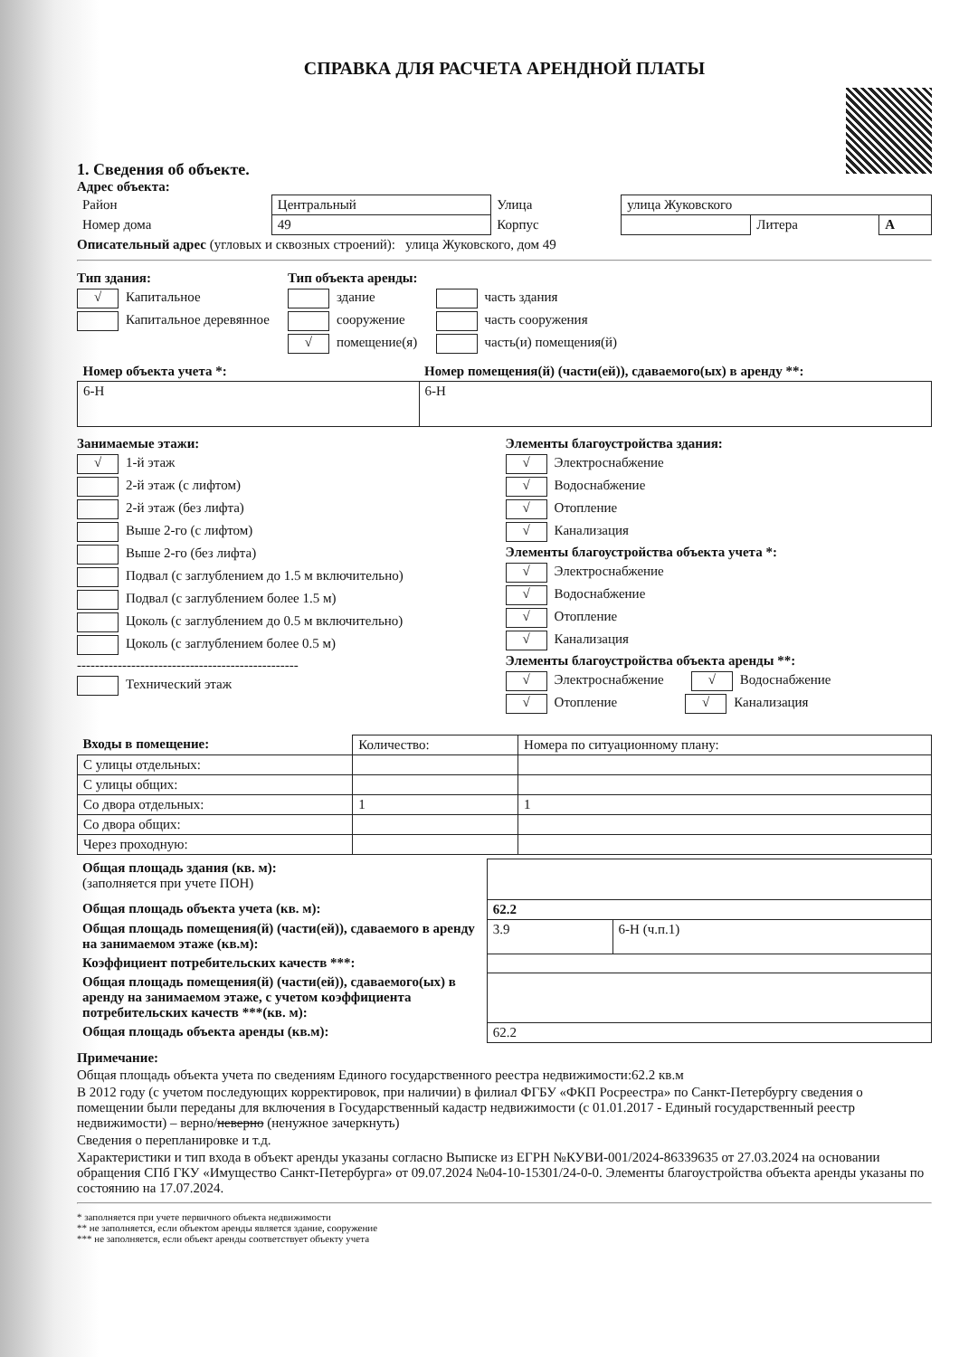СПРАВКА ДЛЯ РАСЧЕТА АРЕНДНОЙ ПЛАТЫ
1. Сведения об объекте.
Адрес объекта:
| Район | Центральный | Улица | улица Жуковского | | |
| Номер дома | 49 | Корпус | | Литера | А |
Описательный адрес (угловых и сквозных строений): улица Жуковского, дом 49
Тип здания:
√ Капитальное
Капитальное деревянное
Тип объекта аренды:
здание
сооружение
√ помещение(я)
часть здания
часть сооружения
часть(и) помещения(й)
| Номер объекта учета *: | Номер помещения(й) (части(ей)), сдаваемого(ых) в аренду **: |
| --- | --- |
| 6-Н | 6-Н |
Занимаемые этажи:
√ 1-й этаж
2-й этаж (с лифтом)
2-й этаж (без лифта)
Выше 2-го (с лифтом)
Выше 2-го (без лифта)
Подвал (с заглублением до 1.5 м включительно)
Подвал (с заглублением более 1.5 м)
Цоколь (с заглублением до 0.5 м включительно)
Цоколь (с заглублением более 0.5 м)
-------------------------------------------------
Технический этаж
Элементы благоустройства здания:
√ Электроснабжение
√ Водоснабжение
√ Отопление
√ Канализация
Элементы благоустройства объекта учета *:
√ Электроснабжение
√ Водоснабжение
√ Отопление
√ Канализация
Элементы благоустройства объекта аренды **:
√ Электроснабжение √ Водоснабжение
√ Отопление √ Канализация
| Входы в помещение: | Количество: | Номера по ситуационному плану: |
| --- | --- | --- |
| С улицы отдельных: | | |
| С улицы общих: | | |
| Со двора отдельных: | 1 | 1 |
| Со двора общих: | | |
| Через проходную: | | |
| Общая площадь здания (кв. м): (заполняется при учете ПОН) | | |
| Общая площадь объекта учета (кв. м): | 62.2 | |
| Общая площадь помещения(й) (части(ей)), сдаваемого в аренду на занимаемом этаже (кв.м): | 3.9 | 6-Н (ч.п.1) |
| Коэффициент потребительских качеств ***: | | |
| Общая площадь помещения(й) (части(ей)), сдаваемого(ых) в аренду на занимаемом этаже, с учетом коэффициента потребительских качеств ***(кв. м): | | |
| Общая площадь объекта аренды (кв.м): | 62.2 | |
Примечание:
Общая площадь объекта учета по сведениям Единого государственного реестра недвижимости:62.2 кв.м
В 2012 году (с учетом последующих корректировок, при наличии) в филиал ФГБУ «ФКП Росреестра» по Санкт-Петербургу сведения о помещении были переданы для включения в Государственный кадастр недвижимости (с 01.01.2017 - Единый государственный реестр недвижимости) – верно/неверно (ненужное зачеркнуть)
Сведения о перепланировке и т.д.
Характеристики и тип входа в объект аренды указаны согласно Выписке из ЕГРН №КУВИ-001/2024-86339635 от 27.03.2024 на основании обращения СПб ГКУ «Имущество Санкт-Петербурга» от 09.07.2024 №04-10-15301/24-0-0. Элементы благоустройства объекта аренды указаны по состоянию на 17.07.2024.
* заполняется при учете первичного объекта недвижимости
** не заполняется, если объектом аренды является здание, сооружение
*** не заполняется, если объект аренды соответствует объекту учета